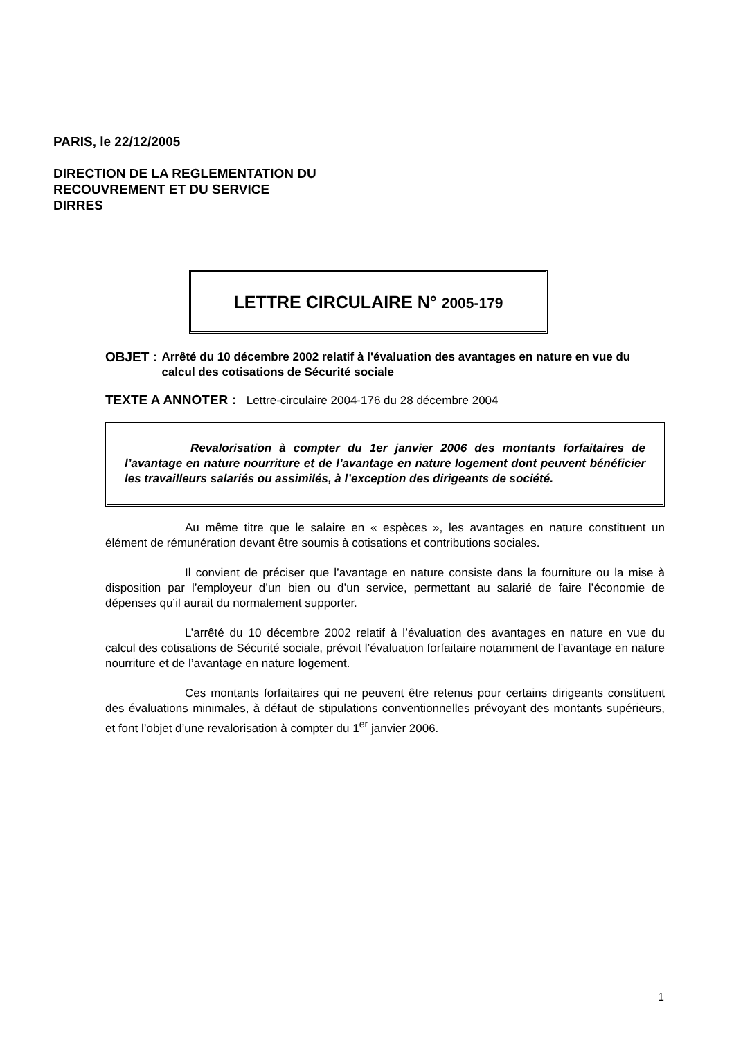PARIS, le 22/12/2005
DIRECTION DE LA REGLEMENTATION DU
RECOUVREMENT ET DU SERVICE
DIRRES
LETTRE CIRCULAIRE N° 2005-179
OBJET : Arrêté du 10 décembre 2002 relatif à l'évaluation des avantages en nature en vue du calcul des cotisations de Sécurité sociale
TEXTE A ANNOTER : Lettre-circulaire 2004-176 du 28 décembre 2004
Revalorisation à compter du 1er janvier 2006 des montants forfaitaires de l’avantage en nature nourriture et de l’avantage en nature logement dont peuvent bénéficier les travailleurs salariés ou assimilés, à l’exception des dirigeants de société.
Au même titre que le salaire en « espèces », les avantages en nature constituent un élément de rémunération devant être soumis à cotisations et contributions sociales.
Il convient de préciser que l’avantage en nature consiste dans la fourniture ou la mise à disposition par l’employeur d’un bien ou d’un service, permettant au salarié de faire l’économie de dépenses qu’il aurait du normalement supporter.
L’arrêté du 10 décembre 2002 relatif à l’évaluation des avantages en nature en vue du calcul des cotisations de Sécurité sociale, prévoit l’évaluation forfaitaire notamment de l’avantage en nature nourriture et de l’avantage en nature logement.
Ces montants forfaitaires qui ne peuvent être retenus pour certains dirigeants constituent des évaluations minimales, à défaut de stipulations conventionnelles prévoyant des montants supérieurs, et font l’objet d’une revalorisation à compter du 1<sup>er</sup> janvier 2006.
1